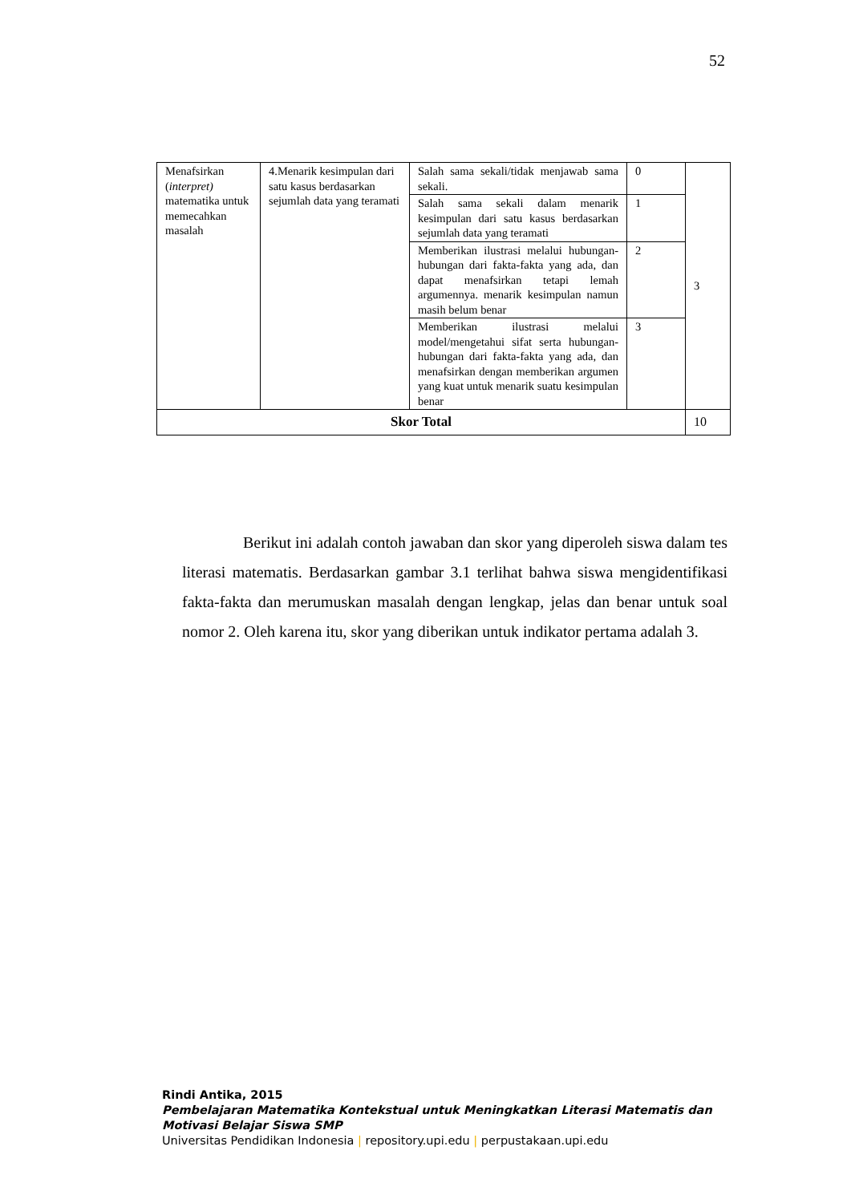52
| Menafsirkan ( interpret) matematika untuk memecahkan masalah | 4.Menarik kesimpulan dari satu kasus berdasarkan sejumlah data yang teramati | Salah sama sekali/tidak menjawab sama sekali. | 0 | 3 |
| | | Salah sama sekali dalam menarik kesimpulan dari satu kasus berdasarkan sejumlah data yang teramati | 1 | |
| | | Memberikan ilustrasi melalui hubungan-hubungan dari fakta-fakta yang ada, dan dapat menafsirkan tetapi lemah argumennya. menarik kesimpulan namun masih belum benar | 2 | |
| | | Memberikan ilustrasi melalui model/mengetahui sifat serta hubungan-hubungan dari fakta-fakta yang ada, dan menafsirkan dengan memberikan argumen yang kuat untuk menarik suatu kesimpulan benar | 3 | |
| Skor Total | | | | 10 |
Berikut ini adalah contoh jawaban dan skor yang diperoleh siswa dalam tes literasi matematis. Berdasarkan gambar 3.1 terlihat bahwa siswa mengidentifikasi fakta-fakta dan merumuskan masalah dengan lengkap, jelas dan benar untuk soal nomor 2. Oleh karena itu, skor yang diberikan untuk indikator pertama adalah 3.
Rindi Antika, 2015
Pembelajaran Matematika Kontekstual untuk Meningkatkan Literasi Matematis dan
Motivasi Belajar Siswa SMP
Universitas Pendidikan Indonesia | repository.upi.edu | perpustakaan.upi.edu